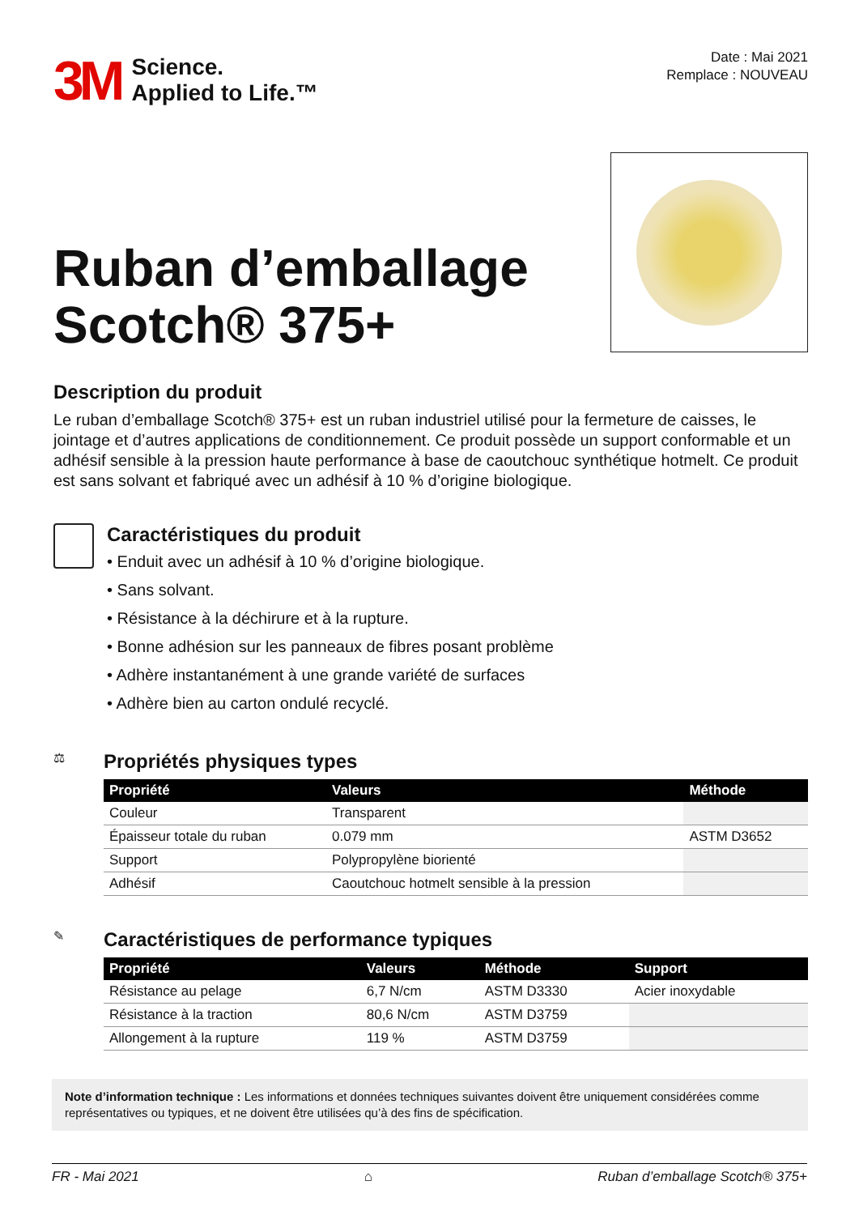3M
Science.
Applied to Life.™
Date : Mai 2021
Remplace : NOUVEAU
Ruban d’emballage
Scotch® 375+
Description du produit
Le ruban d’emballage Scotch® 375+ est un ruban industriel utilisé pour la fermeture de caisses, le jointage et d’autres applications de conditionnement. Ce produit possède un support conformable et un adhésif sensible à la pression haute performance à base de caoutchouc synthétique hotmelt. Ce produit est sans solvant et fabriqué avec un adhésif à 10 % d’origine biologique.
Caractéristiques du produit
• Enduit avec un adhésif à 10 % d’origine biologique.
• Sans solvant.
• Résistance à la déchirure et à la rupture.
• Bonne adhésion sur les panneaux de fibres posant problème
• Adhère instantanément à une grande variété de surfaces
• Adhère bien au carton ondulé recyclé.
⚖
Propriétés physiques types
| Propriété | Valeurs | Méthode |
| --- | --- | --- |
| Couleur | Transparent | |
| Épaisseur totale du ruban | 0.079 mm | ASTM D3652 |
| Support | Polypropylène biorienté | |
| Adhésif | Caoutchouc hotmelt sensible à la pression | |
✎
Caractéristiques de performance typiques
| Propriété | Valeurs | Méthode | Support |
| --- | --- | --- | --- |
| Résistance au pelage | 6,7 N/cm | ASTM D3330 | Acier inoxydable |
| Résistance à la traction | 80,6 N/cm | ASTM D3759 | |
| Allongement à la rupture | 119 % | ASTM D3759 | |
Note d’information technique : Les informations et données techniques suivantes doivent être uniquement considérées comme représentatives ou typiques, et ne doivent être utilisées qu’à des fins de spécification.
FR - Mai 2021 ⌂ Ruban d’emballage Scotch® 375+